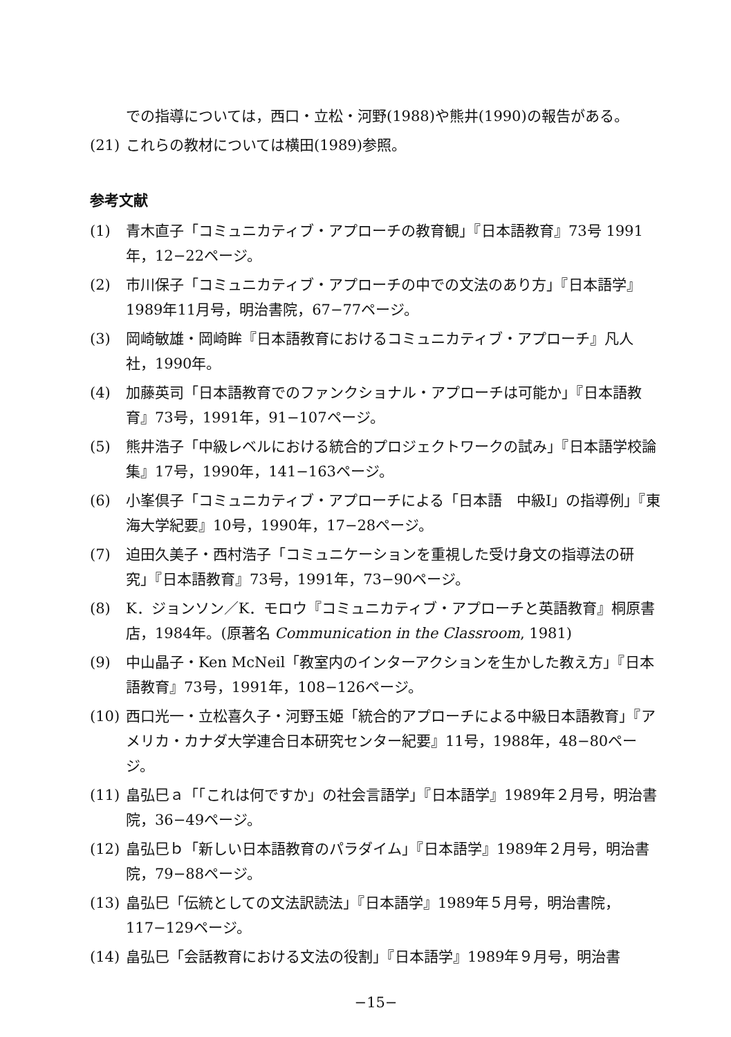での指導については，西口・立松・河野(1988)や熊井(1990)の報告がある。
(21) これらの教材については横田(1989)参照。
参考文献
(1) 青木直子「コミュニカティブ・アプローチの教育観」『日本語教育』73号 1991年，12−22ページ。
(2) 市川保子「コミュニカティブ・アプローチの中での文法のあり方」『日本語学』1989年11月号，明治書院，67−77ページ。
(3) 岡崎敏雄・岡崎眸『日本語教育におけるコミュニカティブ・アプローチ』凡人社，1990年。
(4) 加藤英司「日本語教育でのファンクショナル・アプローチは可能か」『日本語教育』73号，1991年，91−107ページ。
(5) 熊井浩子「中級レベルにおける統合的プロジェクトワークの試み」『日本語学校論集』17号，1990年，141−163ページ。
(6) 小峯倶子「コミュニカティブ・アプローチによる「日本語　中級Ⅰ」の指導例」『東海大学紀要』10号，1990年，17−28ページ。
(7) 迫田久美子・西村浩子「コミュニケーションを重視した受け身文の指導法の研究」『日本語教育』73号，1991年，73−90ページ。
(8) K．ジョンソン／K．モロウ『コミュニカティブ・アプローチと英語教育』桐原書店，1984年。(原著名 Communication in the Classroom, 1981)
(9) 中山晶子・Ken McNeil「教室内のインターアクションを生かした教え方」『日本語教育』73号，1991年，108−126ページ。
(10) 西口光一・立松喜久子・河野玉姫「統合的アプローチによる中級日本語教育」『アメリカ・カナダ大学連合日本研究センター紀要』11号，1988年，48−80ページ。
(11) 畠弘巳ａ「「これは何ですか」の社会言語学」『日本語学』1989年２月号，明治書院，36−49ページ。
(12) 畠弘巳ｂ「新しい日本語教育のパラダイム」『日本語学』1989年２月号，明治書院，79−88ページ。
(13) 畠弘巳「伝統としての文法訳読法」『日本語学』1989年５月号，明治書院，117−129ページ。
(14) 畠弘巳「会話教育における文法の役割」『日本語学』1989年９月号，明治書
−15−